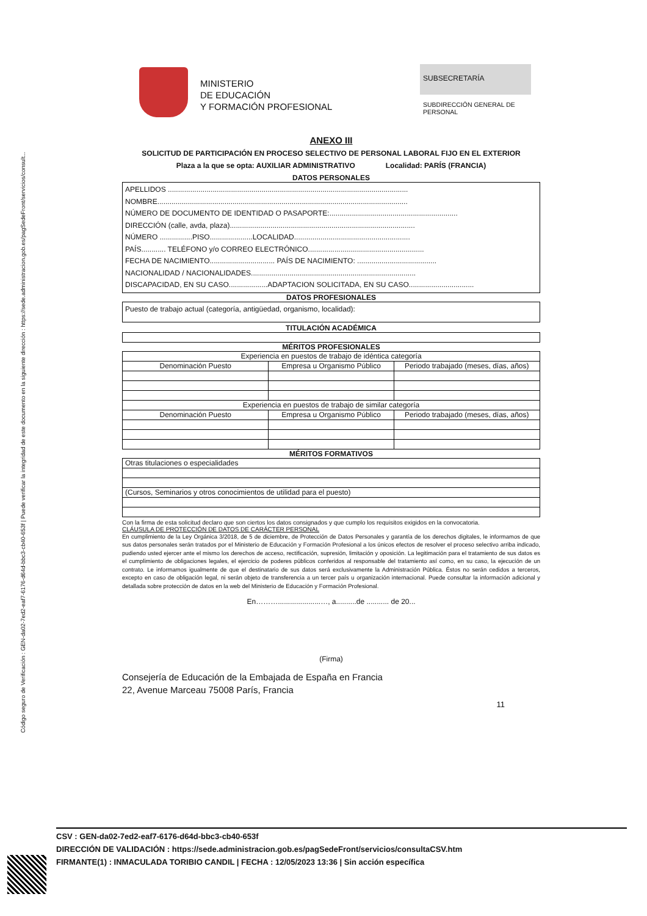Código seguro de Verificación : GEN-da02-7ed2-eaf7-6176-d64d-bbc3-cb40-653f | Puede verificar la integridad de este documento en la siguiente dirección : https://sede.administracion.gob.es/pagSedeFront/servicios/consult...
MINISTERIO
DE EDUCACIÓN
Y FORMACIÓN PROFESIONAL
SUBSECRETARÍA
SUBDIRECCIÓN GENERAL DE PERSONAL
ANEXO III
SOLICITUD DE PARTICIPACIÓN EN PROCESO SELECTIVO DE PERSONAL LABORAL FIJO EN EL EXTERIOR
Plaza a la que se opta: AUXILIAR ADMINISTRATIVO Localidad: PARÍS (FRANCIA)
DATOS PERSONALES
APELLIDOS ......................................................................................................................
NOMBRE...........................................................................................................................
NÚMERO DE DOCUMENTO DE IDENTIDAD O PASAPORTE:...............................................................
DIRECCIÓN (calle, avda, plaza)...........................................................................................
NÚMERO ................PISO.....................LOCALIDAD.........................................................
PAÍS............ TELÉFONO y/o CORREO ELECTRÓNICO.........................................................
FECHA DE NACIMIENTO................................ PAÍS DE NACIMIENTO: .......................................
NACIONALIDAD / NACIONALIDADES.................................................................................
DISCAPACIDAD, EN SU CASO...................ADAPTACION SOLICITADA, EN SU CASO................................
DATOS PROFESIONALES
Puesto de trabajo actual (categoría, antigüedad, organismo, localidad):
TITULACIÓN ACADÉMICA
MÉRITOS PROFESIONALES
| Experiencia en puestos de trabajo de idéntica categoría | | |
| Denominación Puesto | Empresa u Organismo Público | Periodo trabajado (meses, días, años) |
| Experiencia en puestos de trabajo de similar categoría | | |
| Denominación Puesto | Empresa u Organismo Público | Periodo trabajado (meses, días, años) |
MÉRITOS FORMATIVOS
| Otras titulaciones o especialidades |
| (Cursos, Seminarios y otros conocimientos de utilidad para el puesto) |
Con la firma de esta solicitud declaro que son ciertos los datos consignados y que cumplo los requisitos exigidos en la convocatoria.
CLÁUSULA DE PROTECCIÓN DE DATOS DE CARÁCTER PERSONAL
En cumplimiento de la Ley Orgánica 3/2018, de 5 de diciembre, de Protección de Datos Personales y garantía de los derechos digitales, le informamos de que sus datos personales serán tratados por el Ministerio de Educación y Formación Profesional a los únicos efectos de resolver el proceso selectivo arriba indicado, pudiendo usted ejercer ante el mismo los derechos de acceso, rectificación, supresión, limitación y oposición. La legitimación para el tratamiento de sus datos es el cumplimiento de obligaciones legales, el ejercicio de poderes públicos conferidos al responsable del tratamiento así como, en su caso, la ejecución de un contrato. Le informamos igualmente de que el destinatario de sus datos será exclusivamente la Administración Pública. Éstos no serán cedidos a terceros, excepto en caso de obligación legal, ni serán objeto de transferencia a un tercer país u organización internacional. Puede consultar la información adicional y detallada sobre protección de datos en la web del Ministerio de Educación y Formación Profesional.
En……….....................…, a..........de ........... de 20...
(Firma)
Consejería de Educación de la Embajada de España en Francia
22, Avenue Marceau 75008 París, Francia
11
CSV : GEN-da02-7ed2-eaf7-6176-d64d-bbc3-cb40-653f
DIRECCIÓN DE VALIDACIÓN : https://sede.administracion.gob.es/pagSedeFront/servicios/consultaCSV.htm
FIRMANTE(1) : INMACULADA TORIBIO CANDIL | FECHA : 12/05/2023 13:36 | Sin acción específica